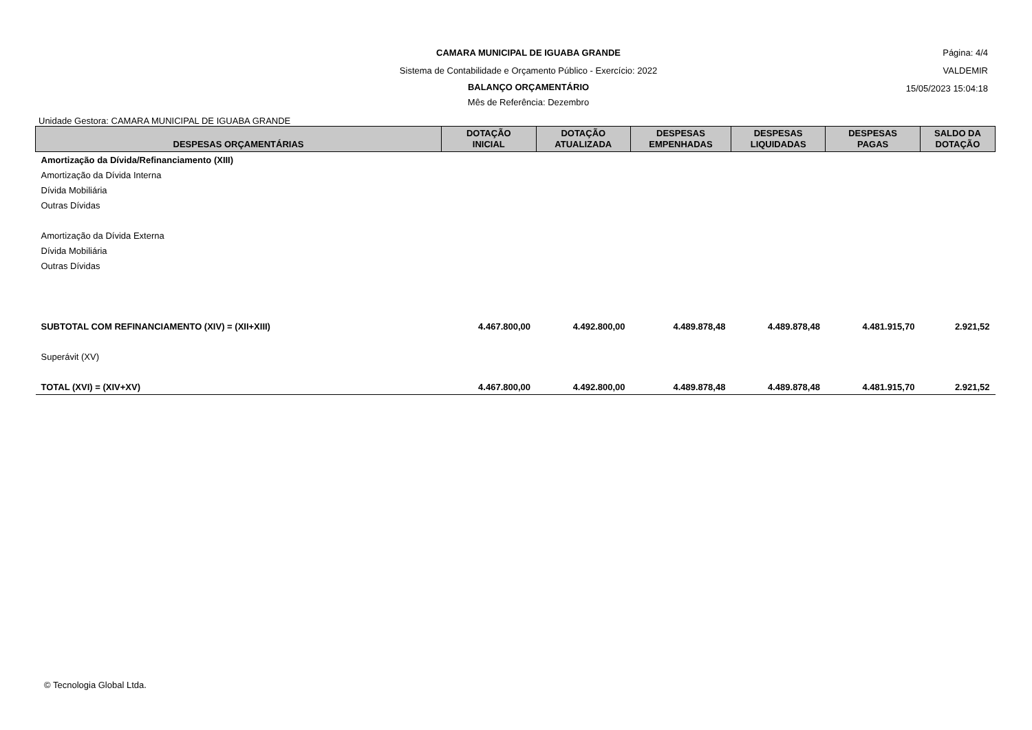CAMARA MUNICIPAL DE IGUABA GRANDE
Sistema de Contabilidade e Orçamento Público - Exercício: 2022
BALANÇO ORÇAMENTÁRIO
Mês de Referência: Dezembro
Página: 4/4
VALDEMIR
15/05/2023 15:04:18
Unidade Gestora: CAMARA MUNICIPAL DE IGUABA GRANDE
| DESPESAS ORÇAMENTÁRIAS | DOTAÇÃO INICIAL | DOTAÇÃO ATUALIZADA | DESPESAS EMPENHADAS | DESPESAS LIQUIDADAS | DESPESAS PAGAS | SALDO DA DOTAÇÃO |
| --- | --- | --- | --- | --- | --- | --- |
| Amortização da Dívida/Refinanciamento (XIII) | | | | | | |
| Amortização da Dívida Interna | | | | | | |
| Dívida Mobiliária | | | | | | |
| Outras Dívidas | | | | | | |
| Amortização da Dívida Externa | | | | | | |
| Dívida Mobiliária | | | | | | |
| Outras Dívidas | | | | | | |
| SUBTOTAL COM REFINANCIAMENTO (XIV) = (XII+XIII) | 4.467.800,00 | 4.492.800,00 | 4.489.878,48 | 4.489.878,48 | 4.481.915,70 | 2.921,52 |
| Superávit (XV) | | | | | | |
| TOTAL (XVI) = (XIV+XV) | 4.467.800,00 | 4.492.800,00 | 4.489.878,48 | 4.489.878,48 | 4.481.915,70 | 2.921,52 |
© Tecnologia Global Ltda.